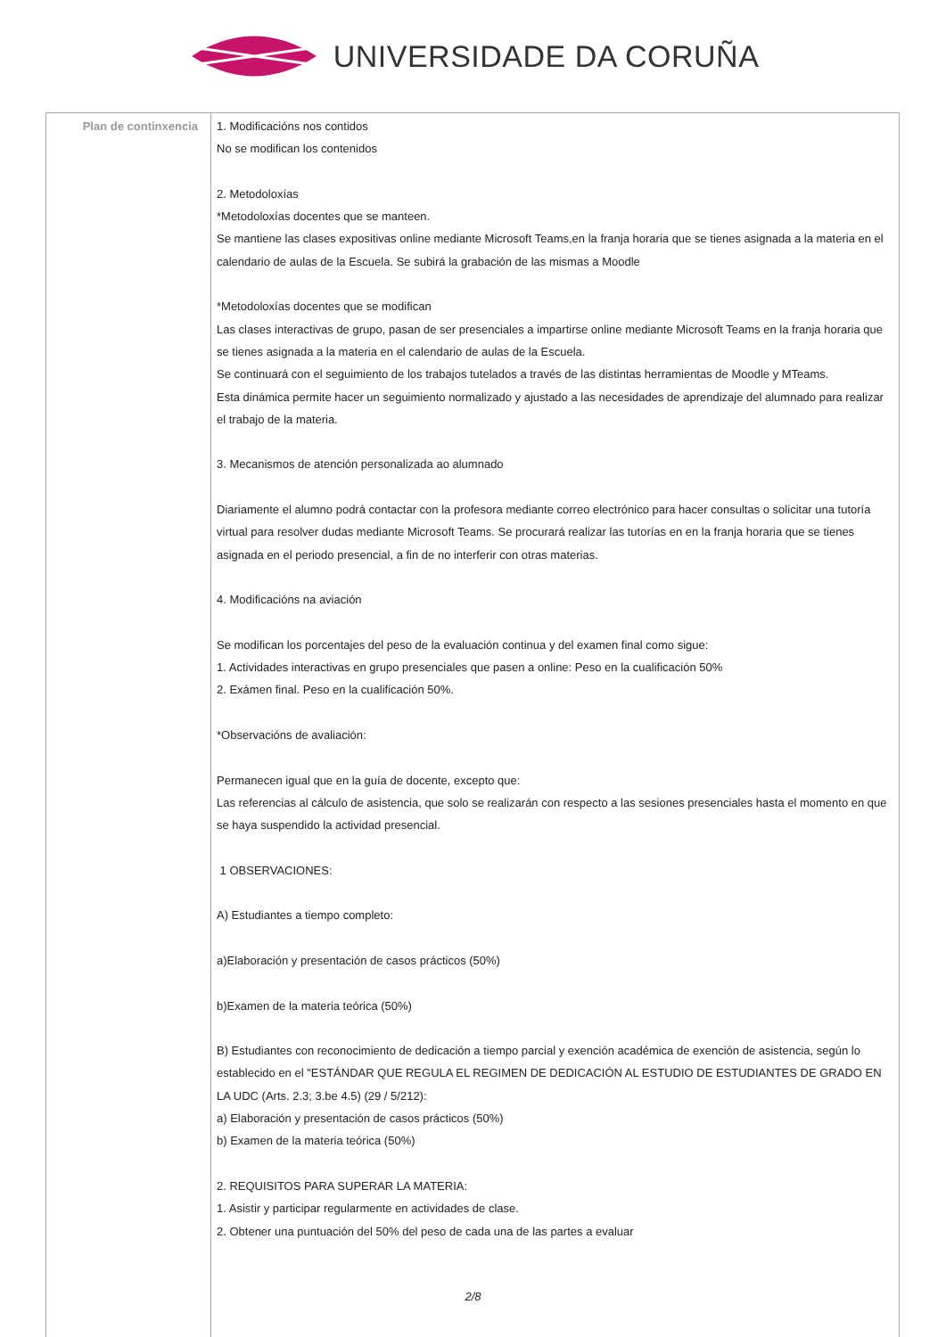UNIVERSIDADE DA CORUÑA
| Plan de continxencia | 1. Modificacións nos contidos No se modifican los contenidos 2. Metodoloxías *Metodoloxías docentes que se manteen. Se mantiene las clases expositivas online mediante Microsoft Teams,en la franja horaria que se tienes asignada a la materia en el calendario de aulas de la Escuela. Se subirá la grabación de las mismas a Moodle *Metodoloxías docentes que se modifican Las clases interactivas de grupo, pasan de ser presenciales a impartirse online mediante Microsoft Teams en la franja horaria que se tienes asignada a la materia en el calendario de aulas de la Escuela. Se continuará con el seguimiento de los trabajos tutelados a través de las distintas herramientas de Moodle y MTeams. Esta dinámica permite hacer un seguimiento normalizado y ajustado a las necesidades de aprendizaje del alumnado para realizar el trabajo de la materia. 3. Mecanismos de atención personalizada ao alumnado Diariamente el alumno podrá contactar con la profesora mediante correo electrónico para hacer consultas o solicitar una tutoría virtual para resolver dudas mediante Microsoft Teams. Se procurará realizar las tutorías en en la franja horaria que se tienes asignada en el periodo presencial, a fin de no interferir con otras materias. 4. Modificacións na aviación Se modifican los porcentajes del peso de la evaluación continua y del examen final como sigue: 1. Actividades interactivas en grupo presenciales que pasen a online: Peso en la cualificación 50% 2. Exámen final. Peso en la cualificación 50%. *Observacións de avaliación: Permanecen igual que en la guía de docente, excepto que: Las referencias al cálculo de asistencia, que solo se realizarán con respecto a las sesiones presenciales hasta el momento en que se haya suspendido la actividad presencial. 1 OBSERVACIONES: A) Estudiantes a tiempo completo: a)Elaboración y presentación de casos prácticos (50%) b)Examen de la materia teórica (50%) B) Estudiantes con reconocimiento de dedicación a tiempo parcial y exención académica de exención de asistencia, según lo establecido en el "ESTÁNDAR QUE REGULA EL REGIMEN DE DEDICACIÓN AL ESTUDIO DE ESTUDIANTES DE GRADO EN LA UDC (Arts. 2.3; 3.be 4.5) (29 / 5/212): a) Elaboración y presentación de casos prácticos (50%) b) Examen de la materia teórica (50%) 2. REQUISITOS PARA SUPERAR LA MATERIA: 1. Asistir y participar regularmente en actividades de clase. 2. Obtener una puntuación del 50% del peso de cada una de las partes a evaluar |
2/8